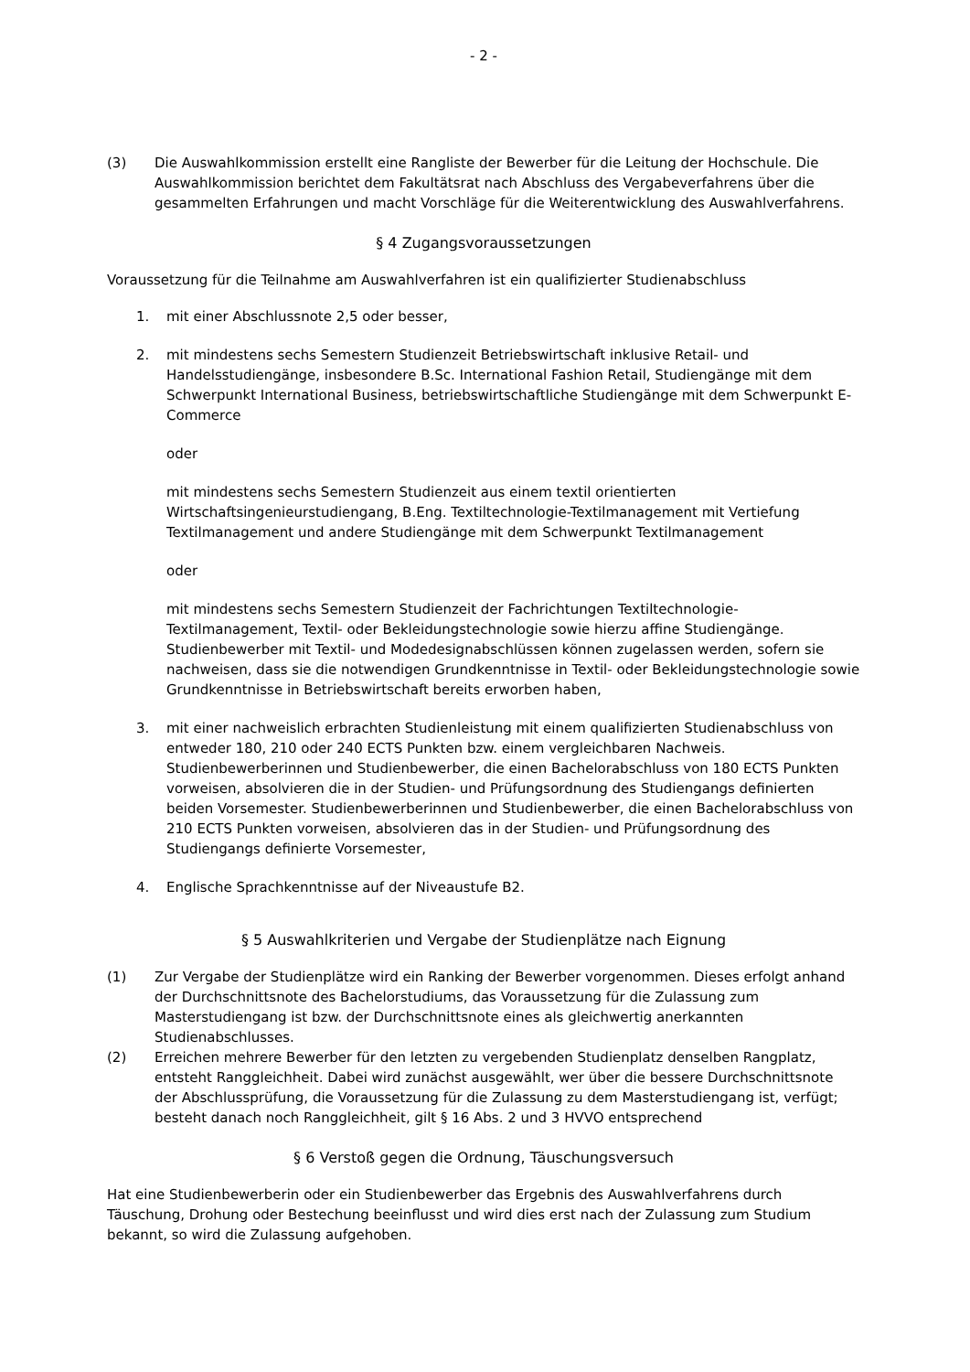- 2 -
(3) Die Auswahlkommission erstellt eine Rangliste der Bewerber für die Leitung der Hochschule. Die Auswahlkommission berichtet dem Fakultätsrat nach Abschluss des Vergabeverfahrens über die gesammelten Erfahrungen und macht Vorschläge für die Weiterentwicklung des Auswahlverfahrens.
§ 4 Zugangsvoraussetzungen
Voraussetzung für die Teilnahme am Auswahlverfahren ist ein qualifizierter Studienabschluss
1. mit einer Abschlussnote 2,5 oder besser,
2. mit mindestens sechs Semestern Studienzeit Betriebswirtschaft inklusive Retail- und Handelsstudiengänge, insbesondere B.Sc. International Fashion Retail, Studiengänge mit dem Schwerpunkt International Business, betriebswirtschaftliche Studiengänge mit dem Schwerpunkt E-Commerce
oder
mit mindestens sechs Semestern Studienzeit aus einem textil orientierten Wirtschaftsingenieurstudiengang, B.Eng. Textiltechnologie-Textilmanagement mit Vertiefung Textilmanagement und andere Studiengänge mit dem Schwerpunkt Textilmanagement
oder
mit mindestens sechs Semestern Studienzeit der Fachrichtungen Textiltechnologie-Textilmanagement, Textil- oder Bekleidungstechnologie sowie hierzu affine Studiengänge. Studienbewerber mit Textil- und Modedesignabschlüssen können zugelassen werden, sofern sie nachweisen, dass sie die notwendigen Grundkenntnisse in Textil- oder Bekleidungstechnologie sowie Grundkenntnisse in Betriebswirtschaft bereits erworben haben,
3. mit einer nachweislich erbrachten Studienleistung mit einem qualifizierten Studienabschluss von entweder 180, 210 oder 240 ECTS Punkten bzw. einem vergleichbaren Nachweis. Studienbewerberinnen und Studienbewerber, die einen Bachelorabschluss von 180 ECTS Punkten vorweisen, absolvieren die in der Studien- und Prüfungsordnung des Studiengangs definierten beiden Vorsemester. Studienbewerberinnen und Studienbewerber, die einen Bachelorabschluss von 210 ECTS Punkten vorweisen, absolvieren das in der Studien- und Prüfungsordnung des Studiengangs definierte Vorsemester,
4. Englische Sprachkenntnisse auf der Niveaustufe B2.
§ 5 Auswahlkriterien und Vergabe der Studienplätze nach Eignung
(1) Zur Vergabe der Studienplätze wird ein Ranking der Bewerber vorgenommen. Dieses erfolgt anhand der Durchschnittsnote des Bachelorstudiums, das Voraussetzung für die Zulassung zum Masterstudiengang ist bzw. der Durchschnittsnote eines als gleichwertig anerkannten Studienabschlusses.
(2) Erreichen mehrere Bewerber für den letzten zu vergebenden Studienplatz denselben Rangplatz, entsteht Ranggleichheit. Dabei wird zunächst ausgewählt, wer über die bessere Durchschnittsnote der Abschlussprüfung, die Voraussetzung für die Zulassung zu dem Masterstudiengang ist, verfügt; besteht danach noch Ranggleichheit, gilt § 16 Abs. 2 und 3 HVVO entsprechend
§ 6 Verstoß gegen die Ordnung, Täuschungsversuch
Hat eine Studienbewerberin oder ein Studienbewerber das Ergebnis des Auswahlverfahrens durch Täuschung, Drohung oder Bestechung beeinflusst und wird dies erst nach der Zulassung zum Studium bekannt, so wird die Zulassung aufgehoben.